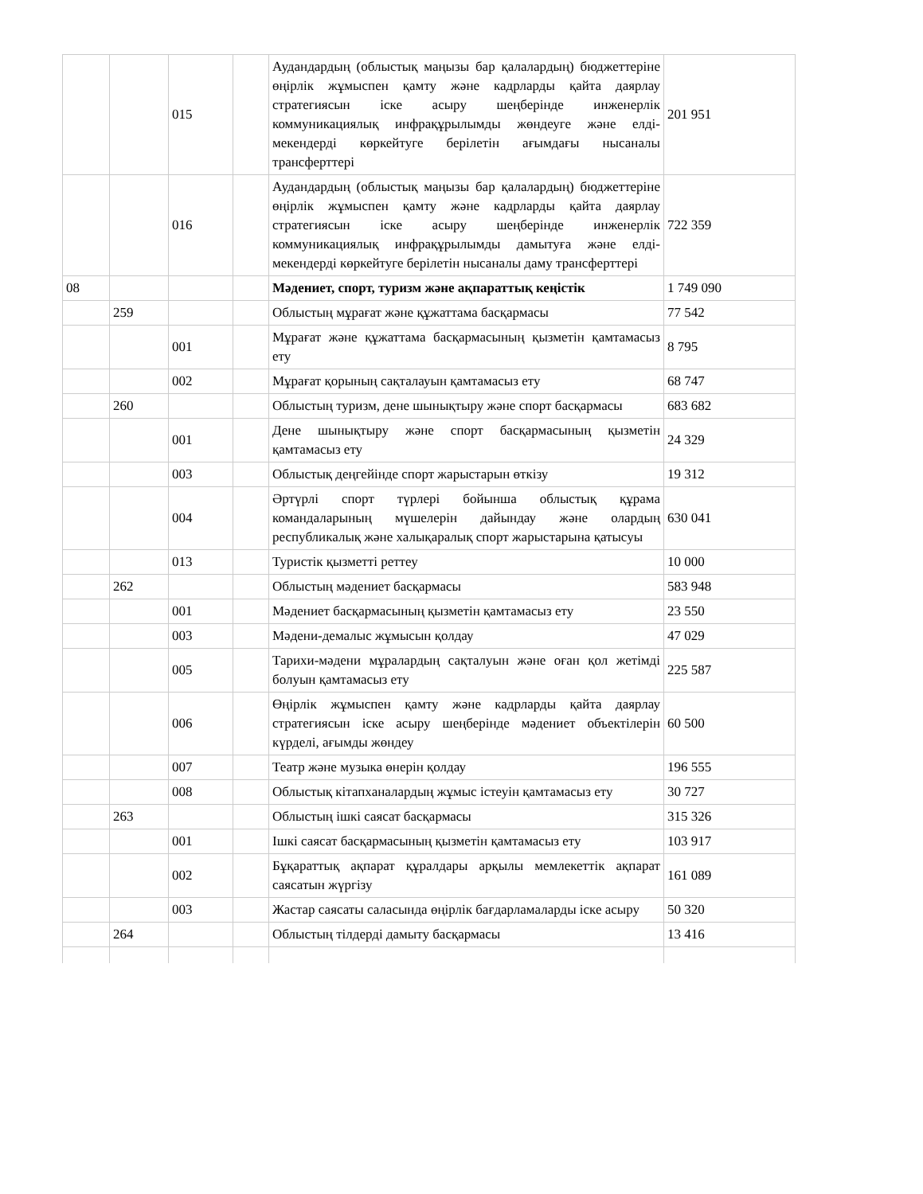| | | 015 | | Аудандардың (облыстық маңызы бар қалалардың) бюджеттеріне өңірлік жұмыспен қамту және кадрларды қайта даярлау стратегиясын іске асыру шеңберінде инженерлік коммуникациялық инфрақұрылымды жөндеуге және елді-мекендерді көркейтуге берілетін ағымдағы нысаналы трансферттері | 201 951 |
| | | 016 | | Аудандардың (облыстық маңызы бар қалалардың) бюджеттеріне өңірлік жұмыспен қамту және кадрларды қайта даярлау стратегиясын іске асыру шеңберінде инженерлік коммуникациялық инфрақұрылымды дамытуға және елді-мекендерді көркейтуге берілетін нысаналы даму трансферттері | 722 359 |
| 08 | | | | Мәдениет, спорт, туризм және ақпараттық кеңістік | 1 749 090 |
| | 259 | | | Облыстың мұрағат және құжаттама басқармасы | 77 542 |
| | | 001 | | Мұрағат және құжаттама басқармасының қызметін қамтамасыз ету | 8 795 |
| | | 002 | | Мұрағат қорының сақталауын қамтамасыз ету | 68 747 |
| | 260 | | | Облыстың туризм, дене шынықтыру және спорт басқармасы | 683 682 |
| | | 001 | | Дене шынықтыру және спорт басқармасының қызметін қамтамасыз ету | 24 329 |
| | | 003 | | Облыстық деңгейінде спорт жарыстарын өткізу | 19 312 |
| | | 004 | | Әртүрлі спорт түрлері бойынша облыстық құрама командаларының мүшелерін дайындау және олардың республикалық және халықаралық спорт жарыстарына қатысуы | 630 041 |
| | | 013 | | Туристік қызметті реттеу | 10 000 |
| | 262 | | | Облыстың мәдениет басқармасы | 583 948 |
| | | 001 | | Мәдениет басқармасының қызметін қамтамасыз ету | 23 550 |
| | | 003 | | Мәдени-демалыс жұмысын қолдау | 47 029 |
| | | 005 | | Тарихи-мәдени мұралардың сақталуын және оған қол жетімді болуын қамтамасыз ету | 225 587 |
| | | 006 | | Өңірлік жұмыспен қамту және кадрларды қайта даярлау стратегиясын іске асыру шеңберінде мәдениет объектілерін күрделі, ағымды жөндеу | 60 500 |
| | | 007 | | Театр және музыка өнерін қолдау | 196 555 |
| | | 008 | | Облыстық кітапханалардың жұмыс істеуін қамтамасыз ету | 30 727 |
| | 263 | | | Облыстың ішкі саясат басқармасы | 315 326 |
| | | 001 | | Ішкі саясат басқармасының қызметін қамтамасыз ету | 103 917 |
| | | 002 | | Бұқараттық ақпарат құралдары арқылы мемлекеттік ақпарат саясатын жүргізу | 161 089 |
| | | 003 | | Жастар саясаты саласында өңірлік бағдарламаларды іске асыру | 50 320 |
| | 264 | | | Облыстың тілдерді дамыту басқармасы | 13 416 |